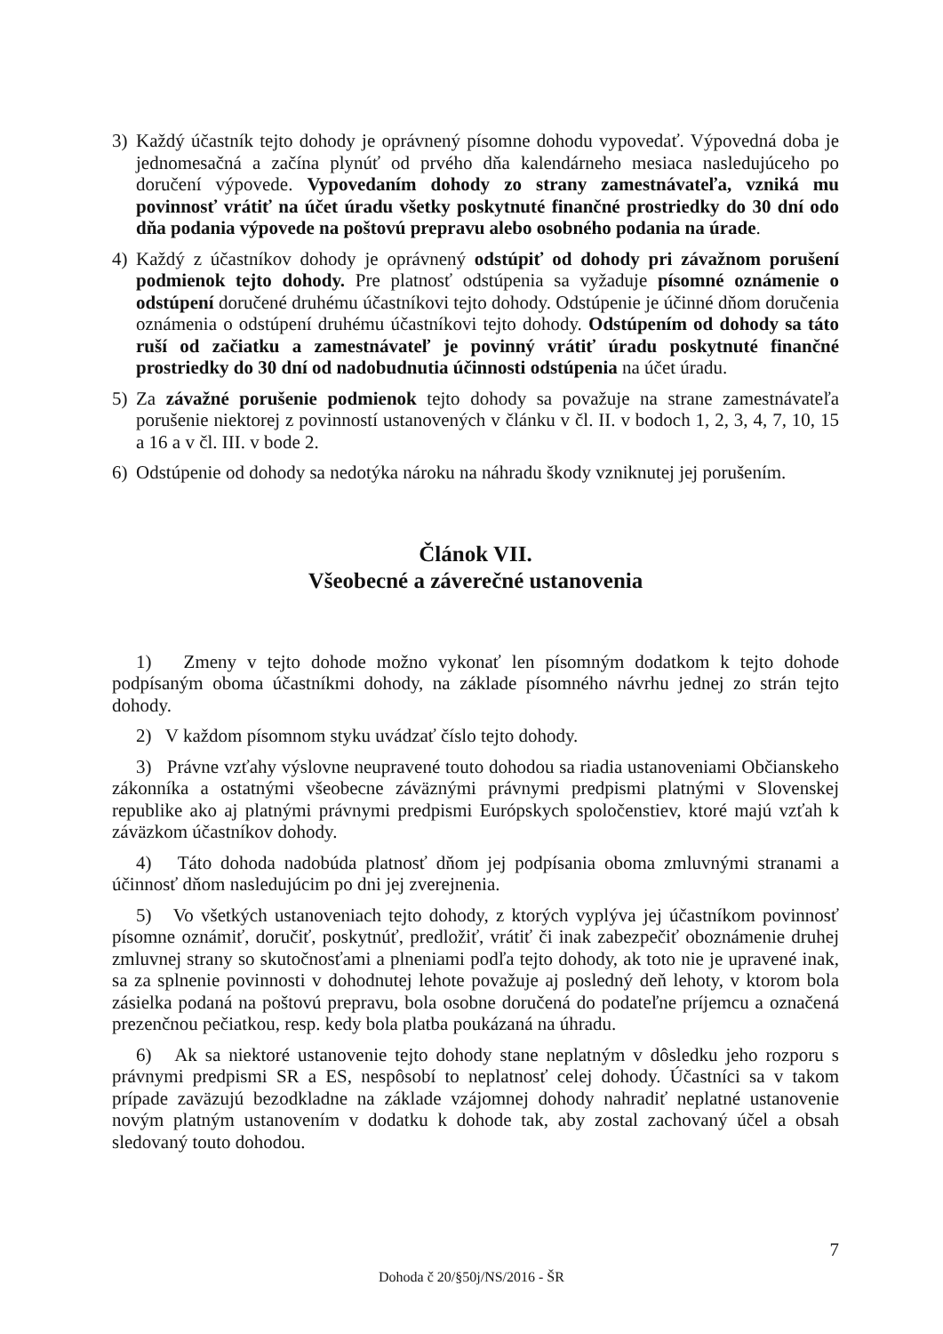3) Každý účastník tejto dohody je oprávnený písomne dohodu vypovedať. Výpovedná doba je jednomesačná a začína plynúť od prvého dňa kalendárneho mesiaca nasledujúceho po doručení výpovede. Vypovedaním dohody zo strany zamestnávateľa, vzniká mu povinnosť vrátiť na účet úradu všetky poskytnuté finančné prostriedky do 30 dní odo dňa podania výpovede na poštovú prepravu alebo osobného podania na úrade.
4) Každý z účastníkov dohody je oprávnený odstúpiť od dohody pri závažnom porušení podmienok tejto dohody. Pre platnosť odstúpenia sa vyžaduje písomné oznámenie o odstúpení doručené druhému účastníkovi tejto dohody. Odstúpenie je účinné dňom doručenia oznámenia o odstúpení druhému účastníkovi tejto dohody. Odstúpením od dohody sa táto ruší od začiatku a zamestnávateľ je povinný vrátiť úradu poskytnuté finančné prostriedky do 30 dní od nadobudnutia účinnosti odstúpenia na účet úradu.
5) Za závažné porušenie podmienok tejto dohody sa považuje na strane zamestnávateľa porušenie niektorej z povinností ustanovených v článku v čl. II. v bodoch 1, 2, 3, 4, 7, 10, 15 a 16 a v čl. III. v bode 2.
6) Odstúpenie od dohody sa nedotýka nároku na náhradu škody vzniknutej jej porušením.
Článok VII.
Všeobecné a záverečné ustanovenia
1) Zmeny v tejto dohode možno vykonať len písomným dodatkom k tejto dohode podpísaným oboma účastníkmi dohody, na základe písomného návrhu jednej zo strán tejto dohody.
2) V každom písomnom styku uvádzať číslo tejto dohody.
3) Právne vzťahy výslovne neupravené touto dohodou sa riadia ustanoveniami Občianskeho zákonníka a ostatnými všeobecne záväznými právnymi predpismi platnými v Slovenskej republike ako aj platnými právnymi predpismi Európskych spoločenstiev, ktoré majú vzťah k záväzkom účastníkov dohody.
4) Táto dohoda nadobúda platnosť dňom jej podpísania oboma zmluvnými stranami a účinnosť dňom nasledujúcim po dni jej zverejnenia.
5) Vo všetkých ustanoveniach tejto dohody, z ktorých vyplýva jej účastníkom povinnosť písomne oznámiť, doručiť, poskytnúť, predložiť, vrátiť či inak zabezpečiť oboznámenie druhej zmluvnej strany so skutočnosťami a plneniami podľa tejto dohody, ak toto nie je upravené inak, sa za splnenie povinnosti v dohodnutej lehote považuje aj posledný deň lehoty, v ktorom bola zásielka podaná na poštovú prepravu, bola osobne doručená do podateľne príjemcu a označená prezenčnou pečiatkou, resp. kedy bola platba poukázaná na úhradu.
6) Ak sa niektoré ustanovenie tejto dohody stane neplatným v dôsledku jeho rozporu s právnymi predpismi SR a ES, nespôsobí to neplatnosť celej dohody. Účastníci sa v takom prípade zaväzujú bezodkladne na základe vzájomnej dohody nahradiť neplatné ustanovenie novým platným ustanovením v dodatku k dohode tak, aby zostal zachovaný účel a obsah sledovaný touto dohodou.
7
Dohoda č 20/§50j/NS/2016 - ŠR